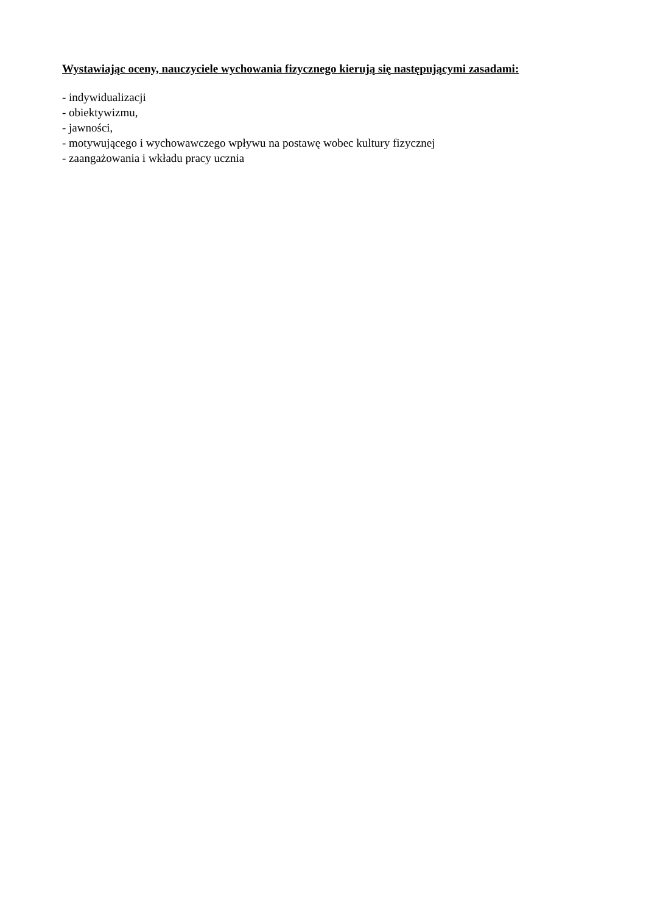Wystawiając oceny, nauczyciele wychowania fizycznego kierują się następującymi zasadami:
- indywidualizacji
- obiektywizmu,
- jawności,
- motywującego i wychowawczego wpływu na postawę wobec kultury fizycznej
- zaangażowania i wkładu pracy ucznia